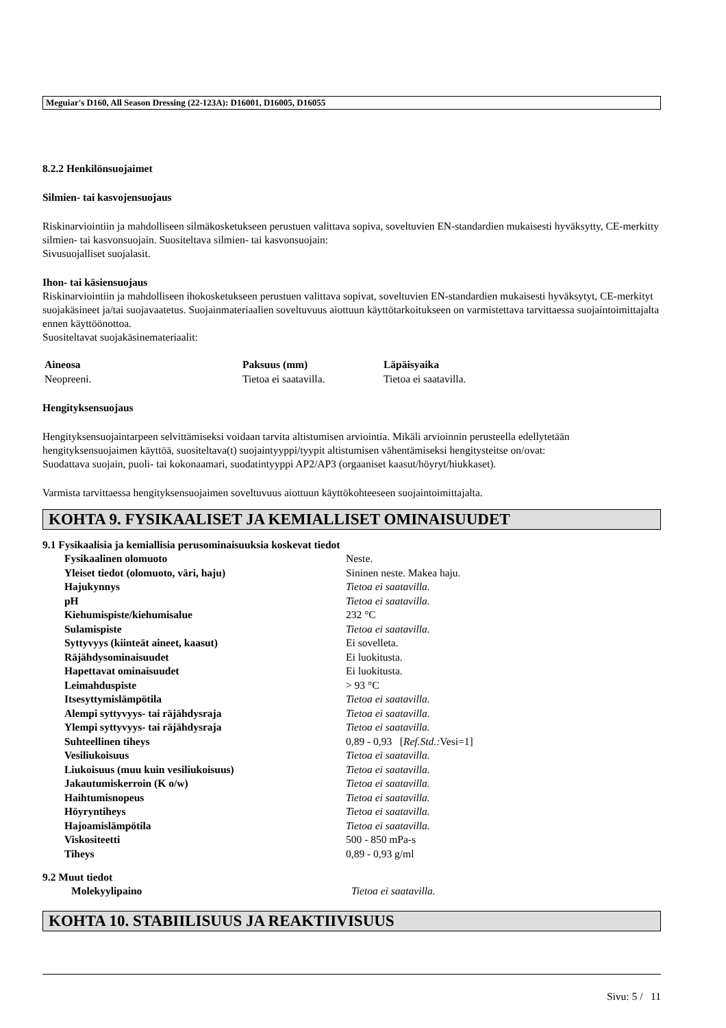Meguiar's D160, All Season Dressing (22-123A): D16001, D16005, D16055
8.2.2 Henkilönsuojaimet
Silmien- tai kasvojensuojaus
Riskinarviointiin ja mahdolliseen silmäkosketukseen perustuen valittava sopiva, soveltuvien EN-standardien mukaisesti hyväksytty, CE-merkitty silmien- tai kasvonsuojain. Suositeltava silmien- tai kasvonsuojain:
Sivusuojalliset suojalasit.
Ihon- tai käsiensuojaus
Riskinarviointiin ja mahdolliseen ihokosketukseen perustuen valittava sopivat, soveltuvien EN-standardien mukaisesti hyväksytyt, CE-merkityt suojakäsineet ja/tai suojavaatetus. Suojainmateriaalien soveltuvuus aiottuun käyttötarkoitukseen on varmistettava tarvittaessa suojaintoimittajalta ennen käyttöönottoa.
Suositeltavat suojakäsinemateriaalit:
| Aineosa | Paksuus (mm) | Läpäisyaika |
| --- | --- | --- |
| Neopreeni. | Tietoa ei saatavilla. | Tietoa ei saatavilla. |
Hengityksensuojaus
Hengityksensuojaintarpeen selvittämiseksi voidaan tarvita altistumisen arviointia. Mikäli arvioinnin perusteella edellytetään hengityksensuojaimen käyttöä, suositeltava(t) suojaintyyppi/tyypit altistumisen vähentämiseksi hengitysteitse on/ovat:
Suodattava suojain, puoli- tai kokonaamari, suodatintyyppi AP2/AP3 (orgaaniset kaasut/höyryt/hiukkaset).
Varmista tarvittaessa hengityksensuojaimen soveltuvuus aiottuun käyttökohteeseen suojaintoimittajalta.
KOHTA 9. FYSIKAALISET JA KEMIALLISET OMINAISUUDET
9.1 Fysikaalisia ja kemiallisia perusominaisuuksia koskevat tiedot
| Fysikaalinen olomuoto | Neste. |
| Yleiset tiedot (olomuoto, väri, haju) | Sininen neste. Makea haju. |
| Hajukynnys | Tietoa ei saatavilla. |
| pH | Tietoa ei saatavilla. |
| Kiehumispiste/kiehumisalue | 232 °C |
| Sulamispiste | Tietoa ei saatavilla. |
| Syttyvyys (kiinteät aineet, kaasut) | Ei sovelleta. |
| Räjähdysominaisuudet | Ei luokitusta. |
| Hapettavat ominaisuudet | Ei luokitusta. |
| Leimahduspiste | > 93 °C |
| Itsesyttymislämpötila | Tietoa ei saatavilla. |
| Alempi syttyvyys- tai räjähdysraja | Tietoa ei saatavilla. |
| Ylempi syttyvyys- tai räjähdysraja | Tietoa ei saatavilla. |
| Suhteellinen tiheys | 0,89 - 0,93 [ Ref.Std.: Vesi=1] |
| Vesiliukoisuus | Tietoa ei saatavilla. |
| Liukoisuus (muu kuin vesiliukoisuus) | Tietoa ei saatavilla. |
| Jakautumiskerroin (K o/w) | Tietoa ei saatavilla. |
| Haihtumisnopeus | Tietoa ei saatavilla. |
| Höyryntiheys | Tietoa ei saatavilla. |
| Hajoamislämpötila | Tietoa ei saatavilla. |
| Viskositeetti | 500 - 850 mPa-s |
| Tiheys | 0,89 - 0,93 g/ml |
9.2 Muut tiedot
| Molekyylipaino | Tietoa ei saatavilla. |
KOHTA 10. STABIILISUUS JA REAKTIIVISUUS
Sivu: 5 / 11